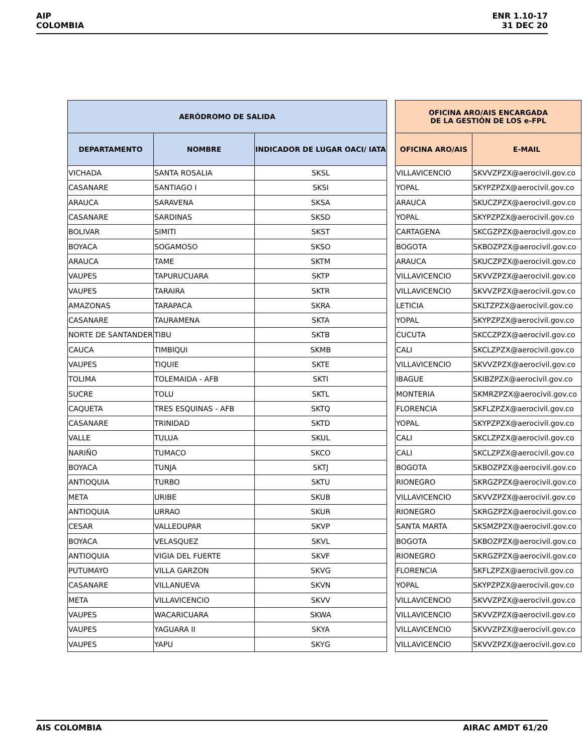AIP
COLOMBIA
ENR 1.10-17
31 DEC 20
| AERÓDROMO DE SALIDA | | |
| --- | --- | --- |
| DEPARTAMENTO | NOMBRE | INDICADOR DE LUGAR OACI/ IATA |
| VICHADA | SANTA ROSALIA | SKSL |
| CASANARE | SANTIAGO I | SKSI |
| ARAUCA | SARAVENA | SKSA |
| CASANARE | SARDINAS | SKSD |
| BOLIVAR | SIMITI | SKST |
| BOYACA | SOGAMOSO | SKSO |
| ARAUCA | TAME | SKTM |
| VAUPES | TAPURUCUARA | SKTP |
| VAUPES | TARAIRA | SKTR |
| AMAZONAS | TARAPACA | SKRA |
| CASANARE | TAURAMENA | SKTA |
| NORTE DE SANTANDER | TIBU | SKTB |
| CAUCA | TIMBIQUI | SKMB |
| VAUPES | TIQUIE | SKTE |
| TOLIMA | TOLEMAIDA - AFB | SKTI |
| SUCRE | TOLU | SKTL |
| CAQUETA | TRES ESQUINAS - AFB | SKTQ |
| CASANARE | TRINIDAD | SKTD |
| VALLE | TULUA | SKUL |
| NARIÑO | TUMACO | SKCO |
| BOYACA | TUNJA | SKTJ |
| ANTIOQUIA | TURBO | SKTU |
| META | URIBE | SKUB |
| ANTIOQUIA | URRAO | SKUR |
| CESAR | VALLEDUPAR | SKVP |
| BOYACA | VELASQUEZ | SKVL |
| ANTIOQUIA | VIGIA DEL FUERTE | SKVF |
| PUTUMAYO | VILLA GARZON | SKVG |
| CASANARE | VILLANUEVA | SKVN |
| META | VILLAVICENCIO | SKVV |
| VAUPES | WACARICUARA | SKWA |
| VAUPES | YAGUARA II | SKYA |
| VAUPES | YAPU | SKYG |
| OFICINA ARO/AIS ENCARGADA DE LA GESTIÓN DE LOS e-FPL | |
| --- | --- |
| OFICINA ARO/AIS | E-MAIL |
| VILLAVICENCIO | SKVVZPZX@aerocivil.gov.co |
| YOPAL | SKYPZPZX@aerocivil.gov.co |
| ARAUCA | SKUCZPZX@aerocivil.gov.co |
| YOPAL | SKYPZPZX@aerocivil.gov.co |
| CARTAGENA | SKCGZPZX@aerocivil.gov.co |
| BOGOTA | SKBOZPZX@aerocivil.gov.co |
| ARAUCA | SKUCZPZX@aerocivil.gov.co |
| VILLAVICENCIO | SKVVZPZX@aerocivil.gov.co |
| VILLAVICENCIO | SKVVZPZX@aerocivil.gov.co |
| LETICIA | SKLTZPZX@aerocivil.gov.co |
| YOPAL | SKYPZPZX@aerocivil.gov.co |
| CUCUTA | SKCCZPZX@aerocivil.gov.co |
| CALI | SKCLZPZX@aerocivil.gov.co |
| VILLAVICENCIO | SKVVZPZX@aerocivil.gov.co |
| IBAGUE | SKIBZPZX@aerocivil.gov.co |
| MONTERIA | SKMRZPZX@aerocivil.gov.co |
| FLORENCIA | SKFLZPZX@aerocivil.gov.co |
| YOPAL | SKYPZPZX@aerocivil.gov.co |
| CALI | SKCLZPZX@aerocivil.gov.co |
| CALI | SKCLZPZX@aerocivil.gov.co |
| BOGOTA | SKBOZPZX@aerocivil.gov.co |
| RIONEGRO | SKRGZPZX@aerocivil.gov.co |
| VILLAVICENCIO | SKVVZPZX@aerocivil.gov.co |
| RIONEGRO | SKRGZPZX@aerocivil.gov.co |
| SANTA MARTA | SKSMZPZX@aerocivil.gov.co |
| BOGOTA | SKBOZPZX@aerocivil.gov.co |
| RIONEGRO | SKRGZPZX@aerocivil.gov.co |
| FLORENCIA | SKFLZPZX@aerocivil.gov.co |
| YOPAL | SKYPZPZX@aerocivil.gov.co |
| VILLAVICENCIO | SKVVZPZX@aerocivil.gov.co |
| VILLAVICENCIO | SKVVZPZX@aerocivil.gov.co |
| VILLAVICENCIO | SKVVZPZX@aerocivil.gov.co |
| VILLAVICENCIO | SKVVZPZX@aerocivil.gov.co |
AIS COLOMBIA AIRAC AMDT 61/20